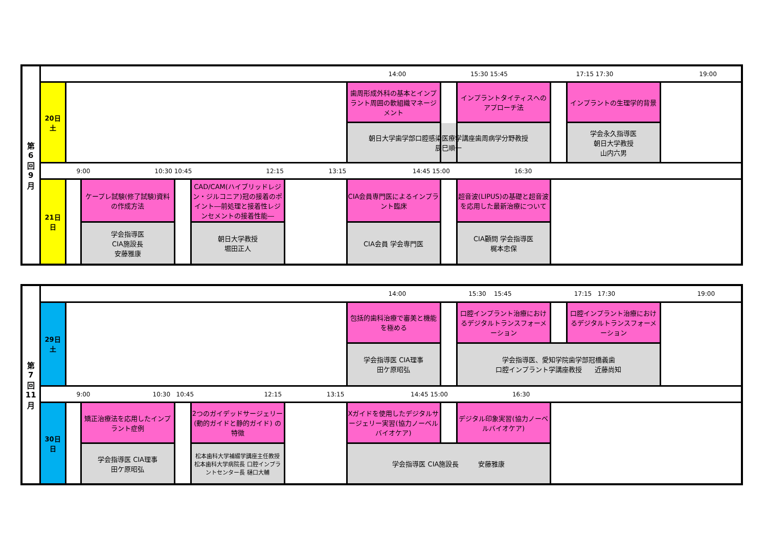| 第 6 回 9 月 | 14:00 15:30 15:45 17:15 17:30 19:00 | | | | | | | | | | | |
| | 20日 土 | | | | | | 歯周形成外科の基本とインプラント周囲の軟組織マネージメント | | インプラントタイティスへのアプローチ法 | | インプラントの生理学的背景 | |
| | | | | | | | 朝日大学歯学部口腔感染医療学講座歯周病学分野教授 辰巳順一 | | | | 学会永久指導医 朝日大学教授 山内六男 | |
| | 9:00 10:30 10:45 12:15 13:15 14:45 15:00 16:30 | | | | | | | | | | | |
| | 21日 日 | | ケープレ試験(修了試験)資料の作成方法 | | CAD/CAM(ハイブリッドレジン・ジルコニア)冠の接着のポイント―前処理と接着性レジンセメントの接着性能― | | CIA会員専門医によるインプラント臨床 | | 超音波(LIPUS)の基礎と超音波を応用した最新治療について | | | |
| | | | 学会指導医 CIA施設長 安藤雅康 | | 朝日大学教授 堀田正人 | | CIA会員 学会専門医 | | CIA顧問 学会指導医 梶本忠保 | | | |
| 第 7 回 11 月 | 14:00 15:30 15:45 17:15 17:30 19:00 | | | | | | | | | | | |
| | 29日 土 | | | | | | 包括的歯科治療で審美と機能を極める | | 口腔インプラント治療におけるデジタルトランスフォーメーション | | 口腔インプラント治療におけるデジタルトランスフォーメーション | |
| | | | | | | | 学会指導医 CIA理事 田ケ原昭弘 | | 学会指導医、愛知学院歯学部冠橋義歯 口腔インプラント学講座教授 近藤尚知 | | | |
| | 9:00 10:30 10:45 12:15 13:15 14:45 15:00 16:30 | | | | | | | | | | | |
| | 30日 日 | | 矯正治療法を応用したインプラント症例 | | 2つのガイデッドサージェリー(動的ガイドと静的ガイド) の特徴 | | Xガイドを使用したデジタルサージェリー実習(協力ノーベルバイオケア) | | デジタル印象実習(協力ノーベルバイオケア) | | | |
| | | | 学会指導医 CIA理事 田ケ原昭弘 | | 松本歯科大学補綴学講座主任教授 松本歯科大学病院長 口腔インプラントセンター長 樋口大輔 | | 学会指導医 CIA施設長 安藤雅康 | | | | | |